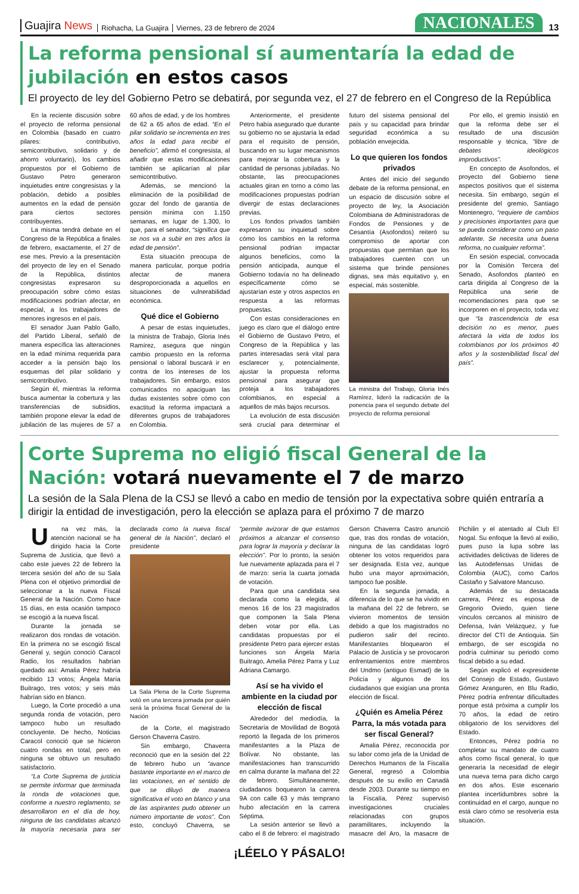Guajira News Riohacha, La Guajira Viernes, 23 de febrero de 2024 NACIONALES 13
La reforma pensional sí aumentaría la edad de jubilación en estos casos
El proyecto de ley del Gobierno Petro se debatirá, por segunda vez, el 27 de febrero en el Congreso de la República
En la reciente discusión sobre el proyecto de reforma pensional en Colombia (basado en cuatro pilares: contributivo, semicontributivo, solidario y de ahorro voluntario), los cambios propuestos por el Gobierno de Gustavo Petro generaron inquietudes entre congresistas y la población, debido a posibles aumentos en la edad de pensión para ciertos sectores contribuyentes.
La misma tendrá debate en el Congreso de la República a finales de febrero, exactamente, el 27 de ese mes. Previo a la presentación del proyecto de ley en el Senado de la República, distintos congresistas expresaron su preocupación sobre cómo estas modificaciones podrían afectar, en especial, a los trabajadores de menores ingresos en el país.
El senador Juan Pablo Gallo, del Partido Liberal, señaló de manera específica las alteraciones en la edad mínima requerida para acceder a la pensión bajo los esquemas del pilar solidario y semicontributivo.
Según él, mientras la reforma busca aumentar la cobertura y las transferencias de subsidios, también propone elevar la edad de jubilación de las mujeres de 57 a 60 años de edad, y de los hombres de 62 a 65 años de edad. “En el pilar solidario se incrementa en tres años la edad para recibir el beneficio”, afirmó el congresista, al añadir que estas modificaciones también se aplicarían al pilar semicontributivo.
Además, se mencionó la eliminación de la posibilidad de gozar del fondo de garantía de pensión mínima con 1.150 semanas, en lugar de 1.300, lo que, para el senador, “significa que se nos va a subir en tres años la edad de pensión”.
Esta situación preocupa de manera particular, porque podría afectar de manera desproporcionada a aquellos en situaciones de vulnerabilidad económica.
Qué dice el Gobierno
A pesar de estas inquietudes, la ministra de Trabajo, Gloria Inés Ramírez, asegura que ningún cambio propuesto en la reforma pensional o laboral buscará ir en contra de los intereses de los trabajadores. Sin embargo, estos comunicados no apaciguan las dudas existentes sobre cómo con exactitud la reforma impactará a diferentes grupos de trabajadores en Colombia.
Anteriormente, el presidente Petro había asegurado que durante su gobierno no se ajustaría la edad para el requisito de pensión, buscando en su lugar mecanismos para mejorar la cobertura y la cantidad de personas jubiladas. No obstante, las preocupaciones actuales giran en torno a cómo las modificaciones propuestas podrían divergir de estas declaraciones previas.
Los fondos privados también expresaron su inquietud sobre cómo los cambios en la reforma pensional podrían impactar algunos beneficios, como la pensión anticipada, aunque el Gobierno todavía no ha delineado específicamente cómo se ajustarían este y otros aspectos en respuesta a las reformas propuestas.
Con estas consideraciones en juego es claro que el diálogo entre el Gobierno de Gustavo Petro, el Congreso de la República y las partes interesadas será vital para esclarecer y, potencialmente, ajustar la propuesta reforma pensional para asegurar que proteja a los trabajadores colombianos, en especial a aquellos de más bajos recursos.
La evolución de esta discusión será crucial para determinar el futuro del sistema pensional del país y su capacidad para brindar seguridad económica a su población envejecida.
Lo que quieren los fondos privados
Antes del inicio del segundo debate de la reforma pensional, en un espacio de discusión sobre el proyecto de ley, la Asociación Colombiana de Administradoras de Fondos de Pensiones y de Cesantía (Asofondos) reiteró su compromiso de aportar con propuestas que permitan que los trabajadores cuenten con un sistema que brinde pensiones dignas, sea más equitativo y, en especial, más sostenible.
La ministra del Trabajo, Gloria Inés Ramírez, lideró la radicación de la ponencia para el segundo debate del proyecto de reforma pensional
Por ello, el gremio insistió en que la reforma debe ser el resultado de una discusión responsable y técnica, “libre de debates ideológicos improductivos”.
En concepto de Asofondos, el proyecto del Gobierno tiene aspectos positivos que el sistema necesita. Sin embargo, según el presidente del gremio, Santiago Montenegro, “requiere de cambios y precisiones importantes para que se pueda considerar como un paso adelante. Se necesita una buena reforma, no cualquier reforma”.
En sesión especial, convocada por la Comisión Tercera del Senado, Asofondos planteó en carta dirigida al Congreso de la República una serie de recomendaciones para que se incorporen en el proyecto, toda vez que “la trascendencia de esa decisión no es menor, pues afectará la vida de todos los colombianos por los próximos 40 años y la sostenibilidad fiscal del país”.
Corte Suprema no eligió fiscal General de la Nación: votará nuevamente el 7 de marzo
La sesión de la Sala Plena de la CSJ se llevó a cabo en medio de tensión por la expectativa sobre quién entraría a dirigir la entidad de investigación, pero la elección se aplaza para el próximo 7 de marzo
Una vez más, la atención nacional se ha dirigido hacia la Corte Suprema de Justicia, que llevó a cabo este jueves 22 de febrero la tercera sesión del año de su Sala Plena con el objetivo primordial de seleccionar a la nueva Fiscal General de la Nación. Como hace 15 días, en esta ocasión tampoco se escogió a la nueva fiscal.
Durante la jornada se realizaron dos rondas de votación. En la primera no se escogió fiscal General y, según conoció Caracol Radio, los resultados habrían quedado así: Amalia Pérez habría recibido 13 votos; Ángela María Buitrago, tres votos; y seis más habrían sido en blanco.
Luego, la Corte procedió a una segunda ronda de votación, pero tampoco hubo un resultado concluyente. De hecho, Noticias Caracol conoció que se hicieron cuatro rondas en total, pero en ninguna se obtuvo un resultado satisfactorio.
“La Corte Suprema de justicia se permite informar que terminada la ronda de votaciones que, conforme a nuestro reglamento, se desarrollaron en el día de hoy, ninguna de las candidatas alcanzó la mayoría necesaria para ser declarada como la nueva fiscal general de la Nación”, declaró el presidente
La Sala Plena de la Corte Suprema votó en una tercera jornada por quién será la próxima fiscal General de la Nación
de la Corte, el magistrado Gerson Chaverra Castro.
Sin embargo, Chaverra reconoció que en la sesión del 22 de febrero hubo un “avance bastante importante en el marco de las votaciones, en el sentido de que se diluyó de manera significativa el voto en blanco y una de las aspirantes pudo obtener un número importante de votos”. Con esto, concluyó Chaverra, se “permite avizorar de que estamos próximos a alcanzar el consenso para lograr la mayoría y declarar la elección”. Por lo pronto, la sesión fue nuevamente aplazada para el 7 de marzo: sería la cuarta jornada de votación.
Para que una candidata sea declarada como la elegida, al menos 16 de los 23 magistrados que componen la Sala Plena deben votar por ella. Las candidatas propuestas por el presidente Petro para ejercer estas funciones son Ángela María Buitrago, Amelia Pérez Parra y Luz Adriana Camargo.
Así se ha vivido el ambiente en la ciudad por elección de fiscal
Alrededor del mediodía, la Secretaría de Movilidad de Bogotá reportó la llegada de los primeros manifestantes a la Plaza de Bolívar. No obstante, las manifestaciones han transcurrido en calma durante la mañana del 22 de febrero. Simultáneamente, ciudadanos boquearon la carrera 9A con calle 63 y más temprano hubo afectación en la carrera Séptima.
La sesión anterior se llevó a cabo el 8 de febrero: el magistrado Gerson Chaverra Castro anunció que, tras dos rondas de votación, ninguna de las candidatas logró obtener los votos requeridos para ser designada. Esta vez, aunque hubo una mayor aproximación, tampoco fue posible.
En la segunda jornada, a diferencia de lo que se ha vivido en la mañana del 22 de febrero, se vivieron momentos de tensión debido a que los magistrados no pudieron salir del recinto. Manifestantes bloquearon el Palacio de Justicia y se provocaron enfrentamientos entre miembros del Undmo (antiguo Esmad) de la Policía y algunos de los ciudadanos que exigían una pronta elección de fiscal.
¿Quién es Amelia Pérez Parra, la más votada para ser fiscal General?
Amalia Pérez, reconocida por su labor como jefa de la Unidad de Derechos Humanos de la Fiscalía General, regresó a Colombia después de su exilio en Canadá desde 2003. Durante su tiempo en la Fiscalía, Pérez supervisó investigaciones cruciales relacionadas con grupos paramilitares, incluyendo la masacre del Aro, la masacre de Pichilin y el atentado al Club El Nogal. Su enfoque la llevó al exilio, pues puso la lupa sobre las actividades delictivas de líderes de las Autodefensas Unidas de Colombia (AUC), como Carlos Castaño y Salvatore Mancuso.
Además de su destacada carrera, Pérez es esposa de Gregorio Oviedo, quien tiene vínculos cercanos al ministro de Defensa, Iván Velázquez, y fue director del CTI de Antioquia. Sin embargo, de ser escogida no podría culminar su periodo como fiscal debido a su edad.
Según explicó el expresidente del Consejo de Estado, Gustavo Gómez Aranguren, en Blu Radio, Pérez podría enfrentar dificultades porque está próxima a cumplir los 70 años, la edad de retiro obligatorio de los servidores del Estado.
Entonces, Pérez podría no completar su mandato de cuatro años como fiscal general, lo que generaría la necesidad de elegir una nueva terna para dicho cargo en dos años. Este escenario plantea incertidumbres sobre la continuidad en el cargo, aunque no está claro cómo se resolvería esta situación.
¡LÉELO Y PÁSALO!